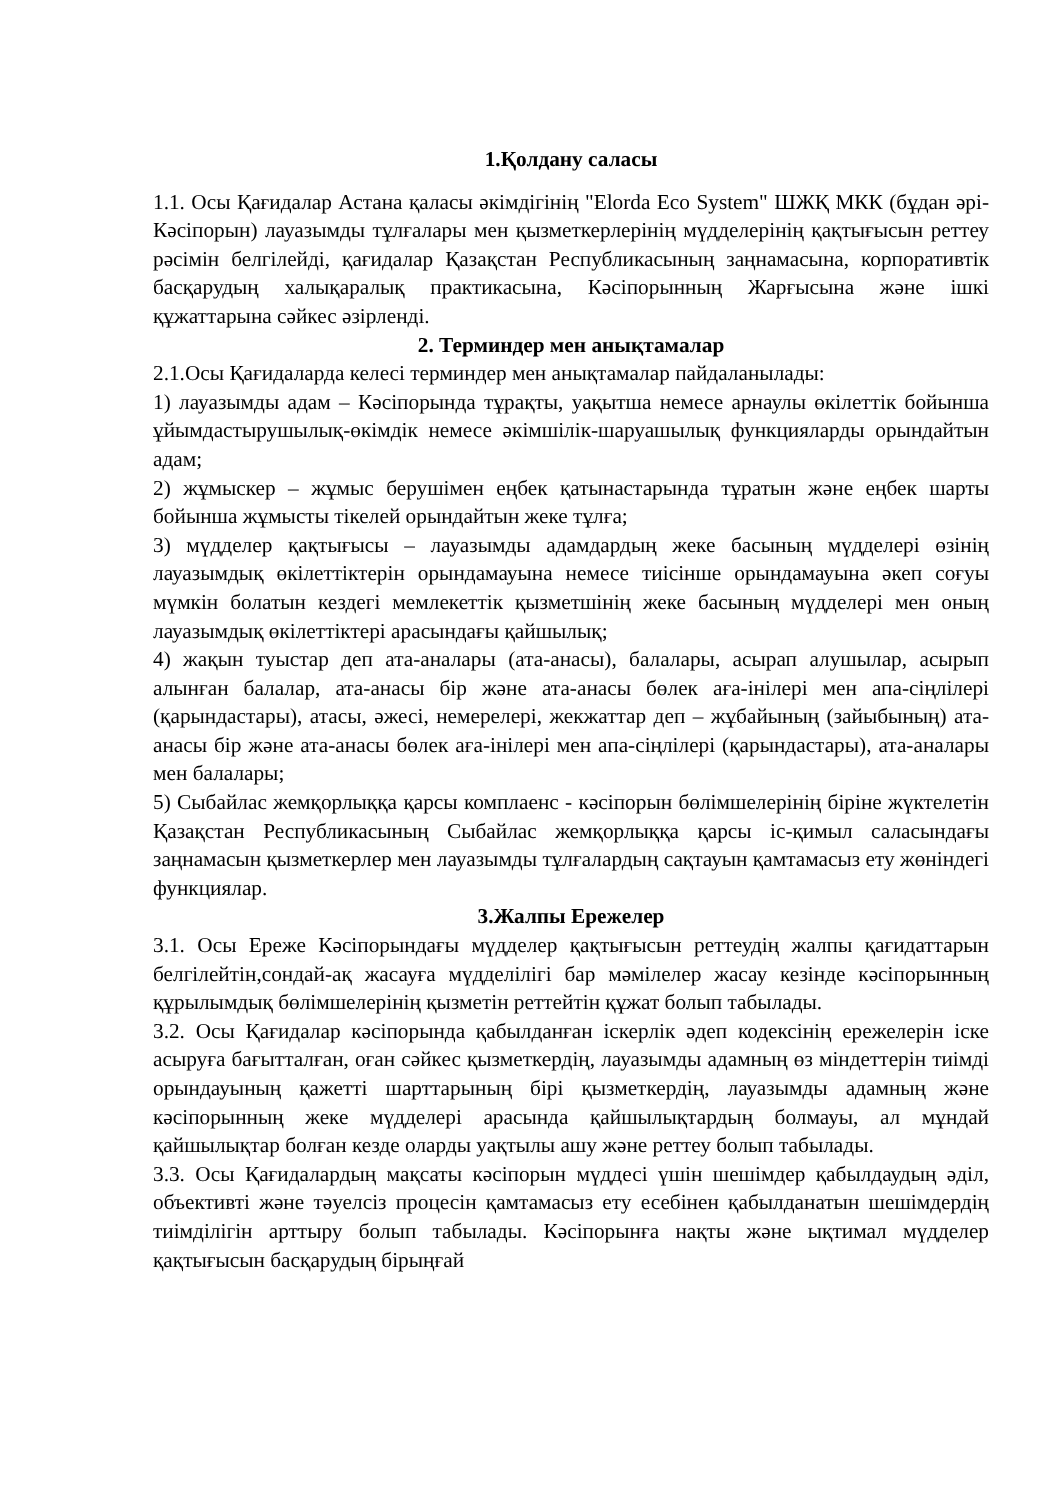1.Қолдану саласы
1.1. Осы Қағидалар Астана қаласы әкімдігінің "Elorda Eco System" ШЖҚ МКК (бұдан әрі-Кәсіпорын) лауазымды тұлғалары мен қызметкерлерінің мүдделерінің қақтығысын реттеу рәсімін белгілейді, қағидалар Қазақстан Республикасының заңнамасына, корпоративтік басқарудың халықаралық практикасына, Кәсіпорынның Жарғысына және ішкі құжаттарына сәйкес әзірленді.
2. Терминдер мен анықтамалар
2.1.Осы Қағидаларда келесі терминдер мен анықтамалар пайдаланылады:
1) лауазымды адам – Кәсіпорында тұрақты, уақытша немесе арнаулы өкілеттік бойынша ұйымдастырушылық-өкімдік немесе әкімшілік-шаруашылық функцияларды орындайтын адам;
2) жұмыскер – жұмыс берушімен еңбек қатынастарында тұратын және еңбек шарты бойынша жұмысты тікелей орындайтын жеке тұлға;
3) мүдделер қақтығысы – лауазымды адамдардың жеке басының мүдделері өзінің лауазымдық өкілеттіктерін орындамауына немесе тиісінше орындамауына әкеп соғуы мүмкін болатын кездегі мемлекеттік қызметшінің жеке басының мүдделері мен оның лауазымдық өкілеттіктері арасындағы қайшылық;
4) жақын туыстар деп ата-аналары (ата-анасы), балалары, асырап алушылар, асырып алынған балалар, ата-анасы бір және ата-анасы бөлек аға-інілері мен апа-сіңлілері (қарындастары), атасы, әжесі, немерелері, жекжаттар деп – жұбайының (зайыбының) ата-анасы бір және ата-анасы бөлек аға-інілері мен апа-сіңлілері (қарындастары), ата-аналары мен балалары;
5) Сыбайлас жемқорлыққа қарсы комплаенс - кәсіпорын бөлімшелерінің біріне жүктелетін Қазақстан Республикасының Сыбайлас жемқорлыққа қарсы іс-қимыл саласындағы заңнамасын қызметкерлер мен лауазымды тұлғалардың сақтауын қамтамасыз ету жөніндегі функциялар.
3.Жалпы Ережелер
3.1. Осы Ереже Кәсіпорындағы мүдделер қақтығысын реттеудің жалпы қағидаттарын белгілейтін,сондай-ақ жасауға мүдделілігі бар мәмілелер жасау кезінде кәсіпорынның құрылымдық бөлімшелерінің қызметін реттейтін құжат болып табылады.
3.2. Осы Қағидалар кәсіпорында қабылданған іскерлік әдеп кодексінің ережелерін іске асыруға бағытталған, оған сәйкес қызметкердің, лауазымды адамның өз міндеттерін тиімді орындауының қажетті шарттарының бірі қызметкердің, лауазымды адамның және кәсіпорынның жеке мүдделері арасында қайшылықтардың болмауы, ал мұндай қайшылықтар болған кезде оларды уақтылы ашу және реттеу болып табылады.
3.3. Осы Қағидалардың мақсаты кәсіпорын мүддесі үшін шешімдер қабылдаудың әділ, объективті және тәуелсіз процесін қамтамасыз ету есебінен қабылданатын шешімдердің тиімділігін арттыру болып табылады. Кәсіпорынға нақты және ықтимал мүдделер қақтығысын басқарудың бірыңғай